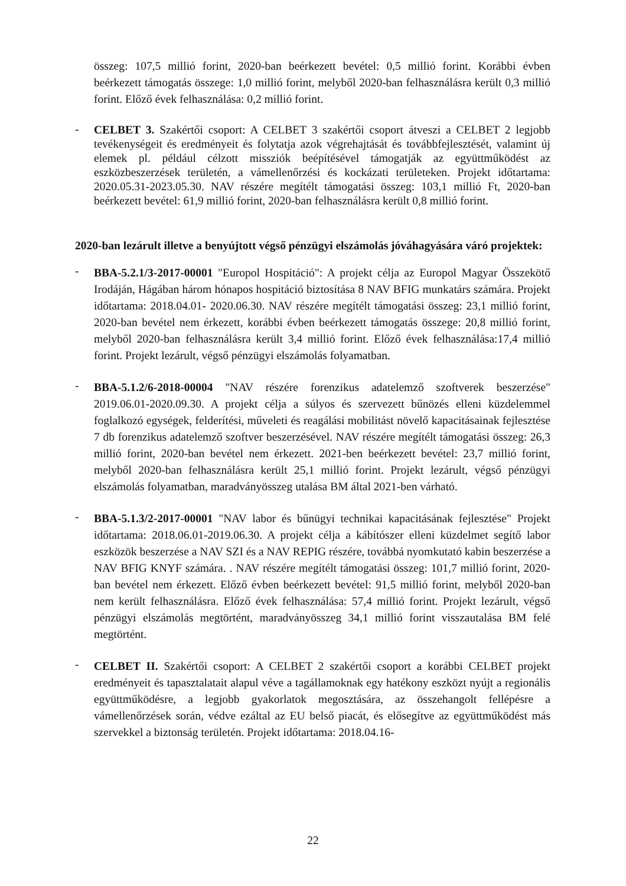összeg: 107,5 millió forint, 2020-ban beérkezett bevétel: 0,5 millió forint. Korábbi évben beérkezett támogatás összege: 1,0 millió forint, melyből 2020-ban felhasználásra került 0,3 millió forint. Előző évek felhasználása: 0,2 millió forint.
-
CELBET 3. Szakértői csoport: A CELBET 3 szakértői csoport átveszi a CELBET 2 legjobb tevékenységeit és eredményeit és folytatja azok végrehajtását és továbbfejlesztését, valamint új elemek pl. például célzott missziók beépítésével támogatják az együttműködést az eszközbeszerzések területén, a vámellenőrzési és kockázati területeken. Projekt időtartama: 2020.05.31-2023.05.30. NAV részére megítélt támogatási összeg: 103,1 millió Ft, 2020-ban beérkezett bevétel: 61,9 millió forint, 2020-ban felhasználásra került 0,8 millió forint.
2020-ban lezárult illetve a benyújtott végső pénzügyi elszámolás jóváhagyására váró projektek:
-
BBA-5.2.1/3-2017-00001 "Europol Hospitáció": A projekt célja az Europol Magyar Összekötő Irodáján, Hágában három hónapos hospitáció biztosítása 8 NAV BFIG munkatárs számára. Projekt időtartama: 2018.04.01- 2020.06.30. NAV részére megítélt támogatási összeg: 23,1 millió forint, 2020-ban bevétel nem érkezett, korábbi évben beérkezett támogatás összege: 20,8 millió forint, melyből 2020-ban felhasználásra került 3,4 millió forint. Előző évek felhasználása:17,4 millió forint. Projekt lezárult, végső pénzügyi elszámolás folyamatban.
-
BBA-5.1.2/6-2018-00004 "NAV részére forenzikus adatelemző szoftverek beszerzése" 2019.06.01-2020.09.30. A projekt célja a súlyos és szervezett bűnözés elleni küzdelemmel foglalkozó egységek, felderítési, műveleti és reagálási mobilitást növelő kapacitásainak fejlesztése 7 db forenzikus adatelemző szoftver beszerzésével. NAV részére megítélt támogatási összeg: 26,3 millió forint, 2020-ban bevétel nem érkezett. 2021-ben beérkezett bevétel: 23,7 millió forint, melyből 2020-ban felhasználásra került 25,1 millió forint. Projekt lezárult, végső pénzügyi elszámolás folyamatban, maradványösszeg utalása BM által 2021-ben várható.
-
BBA-5.1.3/2-2017-00001 "NAV labor és bűnügyi technikai kapacitásának fejlesztése" Projekt időtartama: 2018.06.01-2019.06.30. A projekt célja a kábítószer elleni küzdelmet segítő labor eszközök beszerzése a NAV SZI és a NAV REPIG részére, továbbá nyomkutató kabin beszerzése a NAV BFIG KNYF számára. . NAV részére megítélt támogatási összeg: 101,7 millió forint, 2020-ban bevétel nem érkezett. Előző évben beérkezett bevétel: 91,5 millió forint, melyből 2020-ban nem került felhasználásra. Előző évek felhasználása: 57,4 millió forint. Projekt lezárult, végső pénzügyi elszámolás megtörtént, maradványösszeg 34,1 millió forint visszautalása BM felé megtörtént.
-
CELBET II. Szakértői csoport: A CELBET 2 szakértői csoport a korábbi CELBET projekt eredményeit és tapasztalatait alapul véve a tagállamoknak egy hatékony eszközt nyújt a regionális együttműködésre, a legjobb gyakorlatok megosztására, az összehangolt fellépésre a vámellenőrzések során, védve ezáltal az EU belső piacát, és elősegítve az együttműködést más szervekkel a biztonság területén. Projekt időtartama: 2018.04.16-
22